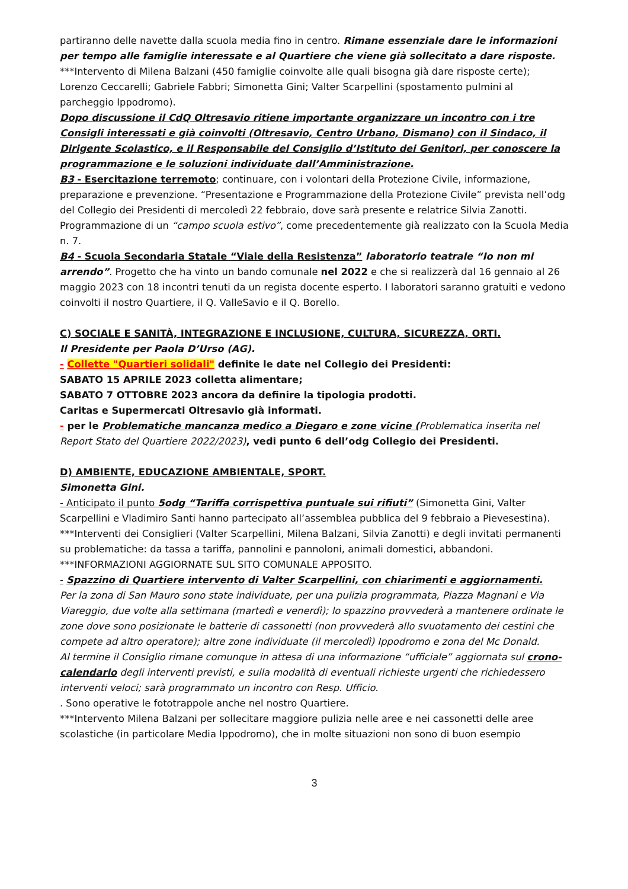partiranno delle navette dalla scuola media fino in centro. Rimane essenziale dare le informazioni per tempo alle famiglie interessate e al Quartiere che viene già sollecitato a dare risposte.
***Intervento di Milena Balzani (450 famiglie coinvolte alle quali bisogna già dare risposte certe); Lorenzo Ceccarelli; Gabriele Fabbri; Simonetta Gini; Valter Scarpellini (spostamento pulmini al parcheggio Ippodromo).
Dopo discussione il CdQ Oltresavio ritiene importante organizzare un incontro con i tre Consigli interessati e già coinvolti (Oltresavio, Centro Urbano, Dismano) con il Sindaco, il Dirigente Scolastico, e il Responsabile del Consiglio d’Istituto dei Genitori, per conoscere la programmazione e le soluzioni individuate dall’Amministrazione.
B3 - Esercitazione terremoto; continuare, con i volontari della Protezione Civile, informazione, preparazione e prevenzione. “Presentazione e Programmazione della Protezione Civile” prevista nell’odg del Collegio dei Presidenti di mercoledì 22 febbraio, dove sarà presente e relatrice Silvia Zanotti. Programmazione di un “campo scuola estivo”, come precedentemente già realizzato con la Scuola Media n. 7.
B4 - Scuola Secondaria Statale “Viale della Resistenza” laboratorio teatrale “Io non mi arrendo”. Progetto che ha vinto un bando comunale nel 2022 e che si realizzerà dal 16 gennaio al 26 maggio 2023 con 18 incontri tenuti da un regista docente esperto. I laboratori saranno gratuiti e vedono coinvolti il nostro Quartiere, il Q. ValleSavio e il Q. Borello.
C) SOCIALE E SANITÀ, INTEGRAZIONE E INCLUSIONE, CULTURA, SICUREZZA, ORTI.
Il Presidente per Paola D’Urso (AG).
- Collette "Quartieri solidali" definite le date nel Collegio dei Presidenti:
SABATO 15 APRILE 2023 colletta alimentare;
SABATO 7 OTTOBRE 2023 ancora da definire la tipologia prodotti.
Caritas e Supermercati Oltresavio già informati.
- per le Problematiche mancanza medico a Diegaro e zone vicine (Problematica inserita nel Report Stato del Quartiere 2022/2023), vedi punto 6 dell’odg Collegio dei Presidenti.
D) AMBIENTE, EDUCAZIONE AMBIENTALE, SPORT.
Simonetta Gini.
- Anticipato il punto 5odg “Tariffa corrispettiva puntuale sui rifiuti” (Simonetta Gini, Valter Scarpellini e Vladimiro Santi hanno partecipato all’assemblea pubblica del 9 febbraio a Pievesestina).
***Interventi dei Consiglieri (Valter Scarpellini, Milena Balzani, Silvia Zanotti) e degli invitati permanenti su problematiche: da tassa a tariffa, pannolini e pannoloni, animali domestici, abbandoni.
***INFORMAZIONI AGGIORNATE SUL SITO COMUNALE APPOSITO.
- Spazzino di Quartiere intervento di Valter Scarpellini, con chiarimenti e aggiornamenti.
Per la zona di San Mauro sono state individuate, per una pulizia programmata, Piazza Magnani e Via Viareggio, due volte alla settimana (martedì e venerdì); lo spazzino provvederà a mantenere ordinate le zone dove sono posizionate le batterie di cassonetti (non provvederà allo svuotamento dei cestini che compete ad altro operatore); altre zone individuate (il mercoledì) Ippodromo e zona del Mc Donald.
Al termine il Consiglio rimane comunque in attesa di una informazione “ufficiale” aggiornata sul crono-calendario degli interventi previsti, e sulla modalità di eventuali richieste urgenti che richiedessero interventi veloci; sarà programmato un incontro con Resp. Ufficio.
. Sono operative le fototrappole anche nel nostro Quartiere.
***Intervento Milena Balzani per sollecitare maggiore pulizia nelle aree e nei cassonetti delle aree scolastiche (in particolare Media Ippodromo), che in molte situazioni non sono di buon esempio
3